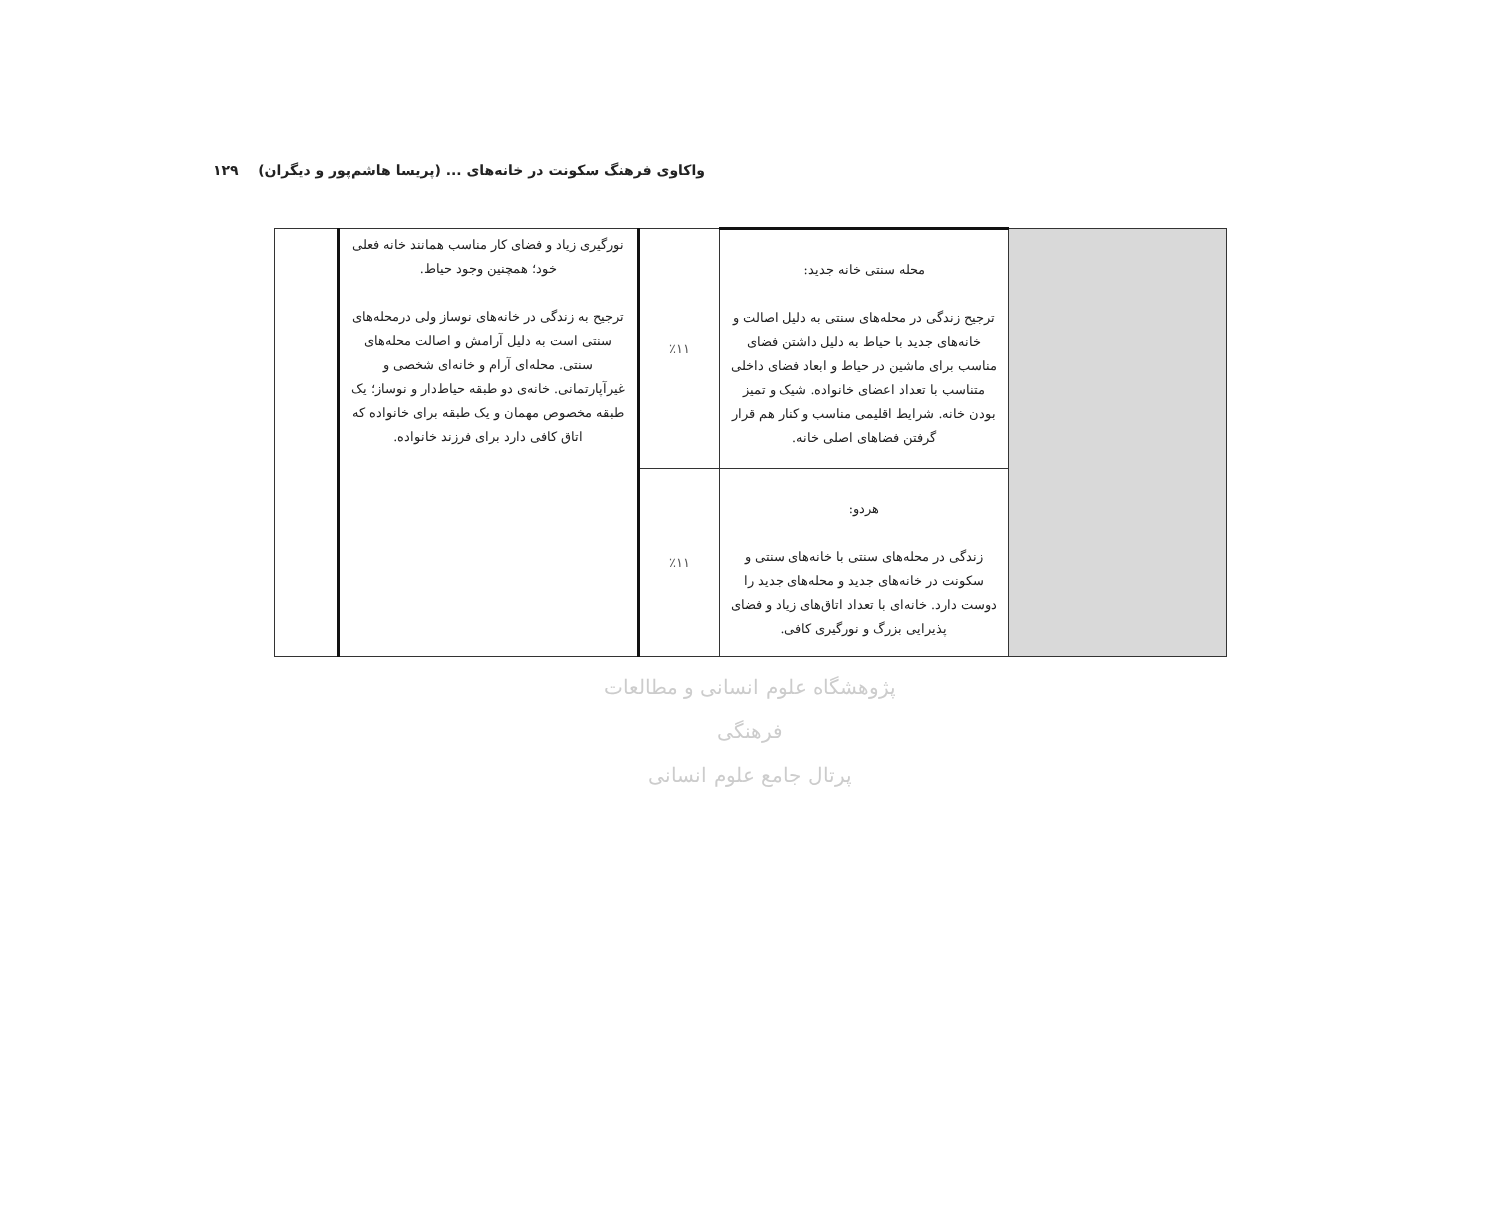واکاوی فرهنگ سکونت در خانه‌های ... (پریسا هاشم‌پور و دیگران) ۱۲۹
| | محله سنتی خانه جدید: ترجیح زندگی در محله‌های سنتی به دلیل اصالت و خانه‌های جدید با حیاط به دلیل داشتن فضای مناسب برای ماشین در حیاط و ابعاد فضای داخلی متناسب با تعداد اعضای خانواده. شیک و تمیز بودن خانه. شرایط اقلیمی مناسب و کنار هم قرار گرفتن فضاهای اصلی خانه. | ٪۱۱ | نورگیری زیاد و فضای کار مناسب همانند خانه فعلی خود؛ همچنین وجود حیاط. ترجیح به زندگی در خانه‌های نوساز ولی درمحله‌های سنتی است به دلیل آرامش و اصالت محله‌های سنتی. محله‌ای آرام و خانه‌ای شخصی و غیرآپارتمانی. خانه‌ی دو طبقه حیاط‌دار و نوساز؛ یک طبقه مخصوص مهمان و یک طبقه برای خانواده که اتاق کافی دارد برای فرزند خانواده. | |
| | هردو: زندگی در محله‌های سنتی با خانه‌های سنتی و سکونت در خانه‌های جدید و محله‌های جدید را دوست دارد. خانه‌ای با تعداد اتاق‌های زیاد و فضای پذیرایی بزرگ و نورگیری کافی. | ٪۱۱ | | |
پژوهشگاه علوم انسانی و مطالعات فرهنگی
پرتال جامع علوم انسانی